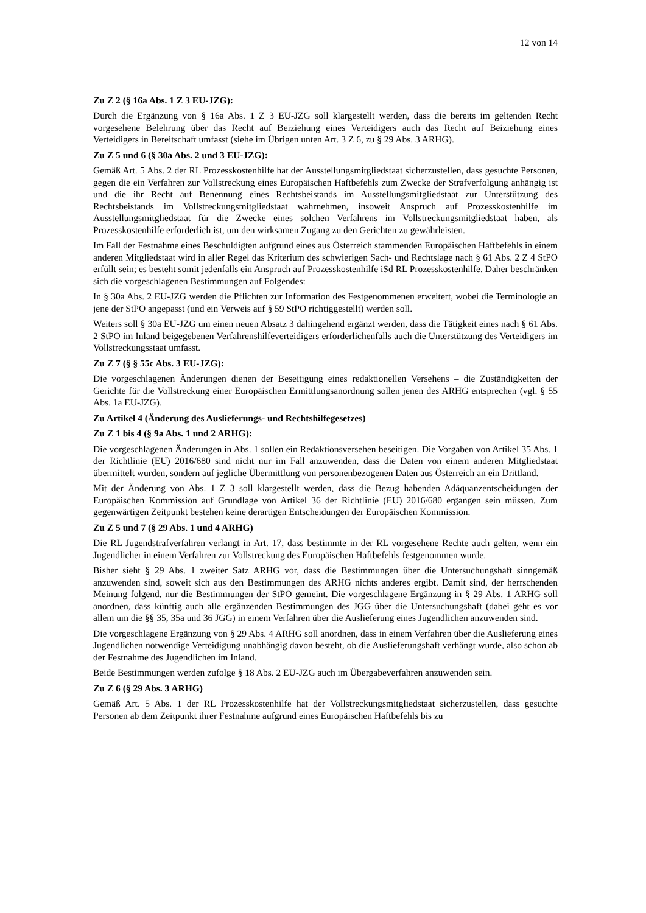12 von 14
Zu Z 2 (§ 16a Abs. 1 Z 3 EU-JZG):
Durch die Ergänzung von § 16a Abs. 1 Z 3 EU-JZG soll klargestellt werden, dass die bereits im geltenden Recht vorgesehene Belehrung über das Recht auf Beiziehung eines Verteidigers auch das Recht auf Beiziehung eines Verteidigers in Bereitschaft umfasst (siehe im Übrigen unten Art. 3 Z 6, zu § 29 Abs. 3 ARHG).
Zu Z 5 und 6 (§ 30a Abs. 2 und 3 EU-JZG):
Gemäß Art. 5 Abs. 2 der RL Prozesskostenhilfe hat der Ausstellungsmitgliedstaat sicherzustellen, dass gesuchte Personen, gegen die ein Verfahren zur Vollstreckung eines Europäischen Haftbefehls zum Zwecke der Strafverfolgung anhängig ist und die ihr Recht auf Benennung eines Rechtsbeistands im Ausstellungsmitgliedstaat zur Unterstützung des Rechtsbeistands im Vollstreckungsmitgliedstaat wahrnehmen, insoweit Anspruch auf Prozesskostenhilfe im Ausstellungsmitgliedstaat für die Zwecke eines solchen Verfahrens im Vollstreckungsmitgliedstaat haben, als Prozesskostenhilfe erforderlich ist, um den wirksamen Zugang zu den Gerichten zu gewährleisten.
Im Fall der Festnahme eines Beschuldigten aufgrund eines aus Österreich stammenden Europäischen Haftbefehls in einem anderen Mitgliedstaat wird in aller Regel das Kriterium des schwierigen Sach- und Rechtslage nach § 61 Abs. 2 Z 4 StPO erfüllt sein; es besteht somit jedenfalls ein Anspruch auf Prozesskostenhilfe iSd RL Prozesskostenhilfe. Daher beschränken sich die vorgeschlagenen Bestimmungen auf Folgendes:
In § 30a Abs. 2 EU-JZG werden die Pflichten zur Information des Festgenommenen erweitert, wobei die Terminologie an jene der StPO angepasst (und ein Verweis auf § 59 StPO richtiggestellt) werden soll.
Weiters soll § 30a EU-JZG um einen neuen Absatz 3 dahingehend ergänzt werden, dass die Tätigkeit eines nach § 61 Abs. 2 StPO im Inland beigegebenen Verfahrenshilfeverteidigers erforderlichenfalls auch die Unterstützung des Verteidigers im Vollstreckungsstaat umfasst.
Zu Z 7 (§ § 55c Abs. 3 EU-JZG):
Die vorgeschlagenen Änderungen dienen der Beseitigung eines redaktionellen Versehens – die Zuständigkeiten der Gerichte für die Vollstreckung einer Europäischen Ermittlungsanordnung sollen jenen des ARHG entsprechen (vgl. § 55 Abs. 1a EU-JZG).
Zu Artikel 4 (Änderung des Auslieferungs- und Rechtshilfegesetzes)
Zu Z 1 bis 4 (§ 9a Abs. 1 und 2 ARHG):
Die vorgeschlagenen Änderungen in Abs. 1 sollen ein Redaktionsversehen beseitigen. Die Vorgaben von Artikel 35 Abs. 1 der Richtlinie (EU) 2016/680 sind nicht nur im Fall anzuwenden, dass die Daten von einem anderen Mitgliedstaat übermittelt wurden, sondern auf jegliche Übermittlung von personenbezogenen Daten aus Österreich an ein Drittland.
Mit der Änderung von Abs. 1 Z 3 soll klargestellt werden, dass die Bezug habenden Adäquanzentscheidungen der Europäischen Kommission auf Grundlage von Artikel 36 der Richtlinie (EU) 2016/680 ergangen sein müssen. Zum gegenwärtigen Zeitpunkt bestehen keine derartigen Entscheidungen der Europäischen Kommission.
Zu Z 5 und 7 (§ 29 Abs. 1 und 4 ARHG)
Die RL Jugendstrafverfahren verlangt in Art. 17, dass bestimmte in der RL vorgesehene Rechte auch gelten, wenn ein Jugendlicher in einem Verfahren zur Vollstreckung des Europäischen Haftbefehls festgenommen wurde.
Bisher sieht § 29 Abs. 1 zweiter Satz ARHG vor, dass die Bestimmungen über die Untersuchungshaft sinngemäß anzuwenden sind, soweit sich aus den Bestimmungen des ARHG nichts anderes ergibt. Damit sind, der herrschenden Meinung folgend, nur die Bestimmungen der StPO gemeint. Die vorgeschlagene Ergänzung in § 29 Abs. 1 ARHG soll anordnen, dass künftig auch alle ergänzenden Bestimmungen des JGG über die Untersuchungshaft (dabei geht es vor allem um die §§ 35, 35a und 36 JGG) in einem Verfahren über die Auslieferung eines Jugendlichen anzuwenden sind.
Die vorgeschlagene Ergänzung von § 29 Abs. 4 ARHG soll anordnen, dass in einem Verfahren über die Auslieferung eines Jugendlichen notwendige Verteidigung unabhängig davon besteht, ob die Auslieferungshaft verhängt wurde, also schon ab der Festnahme des Jugendlichen im Inland.
Beide Bestimmungen werden zufolge § 18 Abs. 2 EU-JZG auch im Übergabeverfahren anzuwenden sein.
Zu Z 6 (§ 29 Abs. 3 ARHG)
Gemäß Art. 5 Abs. 1 der RL Prozesskostenhilfe hat der Vollstreckungsmitgliedstaat sicherzustellen, dass gesuchte Personen ab dem Zeitpunkt ihrer Festnahme aufgrund eines Europäischen Haftbefehls bis zu